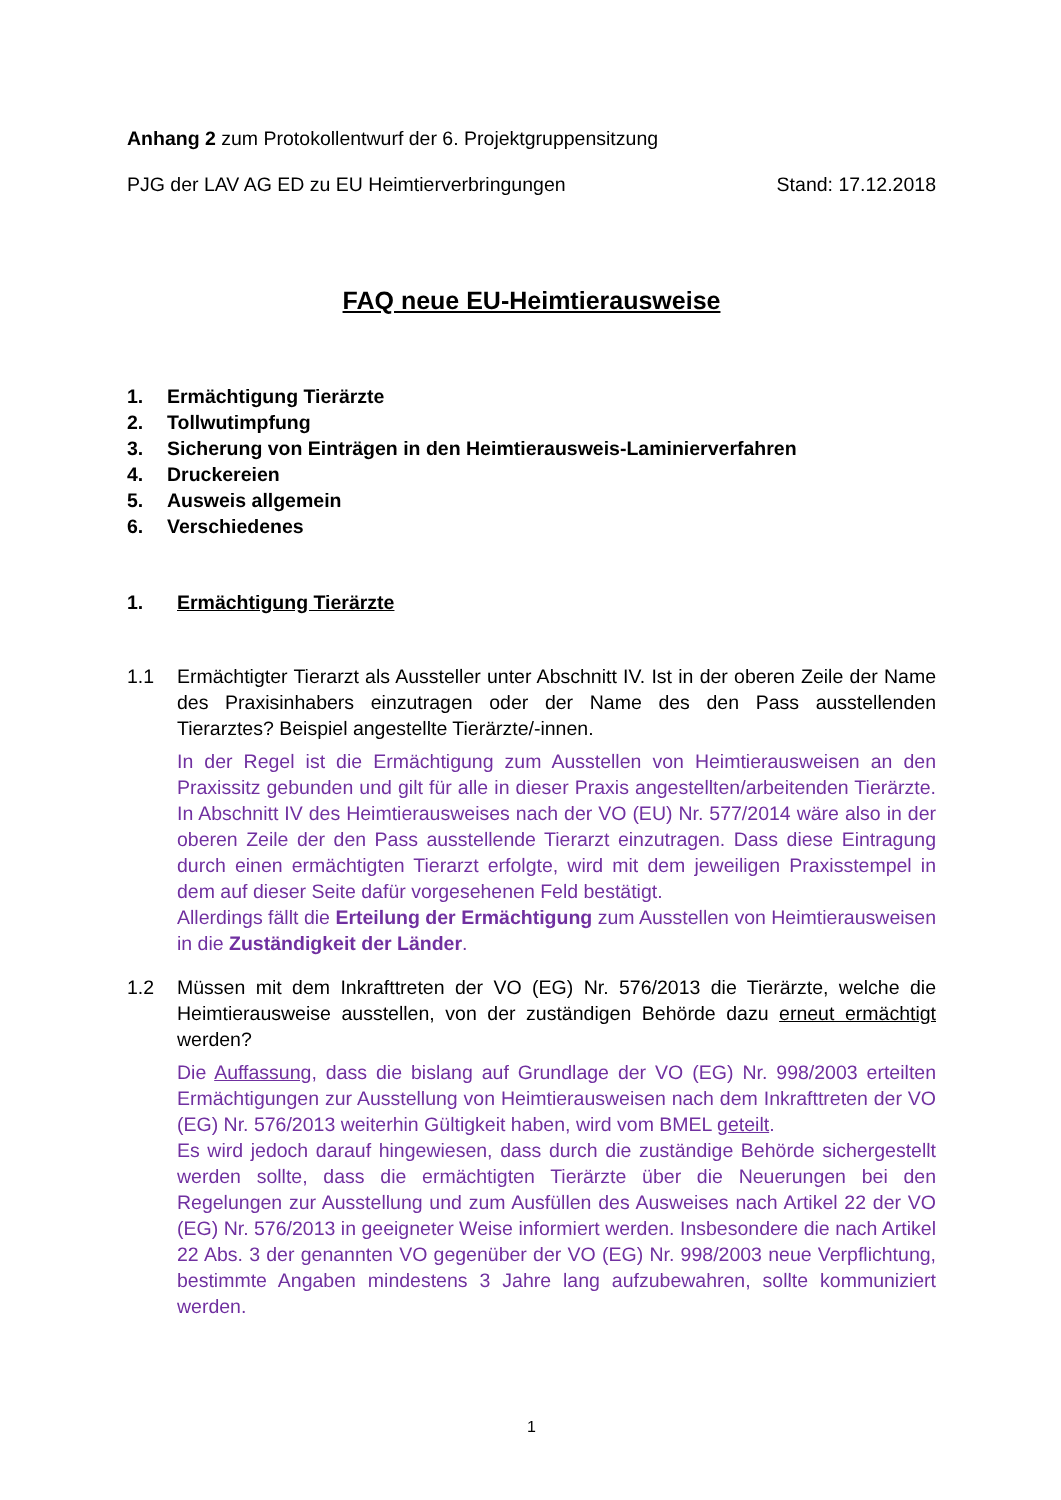Anhang 2 zum Protokollentwurf der 6. Projektgruppensitzung
PJG der LAV AG ED zu EU Heimtierverbringungen Stand: 17.12.2018
FAQ neue EU-Heimtierausweise
1. Ermächtigung Tierärzte
2. Tollwutimpfung
3. Sicherung von Einträgen in den Heimtierausweis-Laminierverfahren
4. Druckereien
5. Ausweis allgemein
6. Verschiedenes
1. Ermächtigung Tierärzte
1.1 Ermächtigter Tierarzt als Aussteller unter Abschnitt IV. Ist in der oberen Zeile der Name des Praxisinhabers einzutragen oder der Name des den Pass ausstellenden Tierarztes? Beispiel angestellte Tierärzte/-innen.
In der Regel ist die Ermächtigung zum Ausstellen von Heimtierausweisen an den Praxissitz gebunden und gilt für alle in dieser Praxis angestellten/arbeitenden Tierärzte. In Abschnitt IV des Heimtierausweises nach der VO (EU) Nr. 577/2014 wäre also in der oberen Zeile der den Pass ausstellende Tierarzt einzutragen. Dass diese Eintragung durch einen ermächtigten Tierarzt erfolgte, wird mit dem jeweiligen Praxisstempel in dem auf dieser Seite dafür vorgesehenen Feld bestätigt.
Allerdings fällt die Erteilung der Ermächtigung zum Ausstellen von Heimtierausweisen in die Zuständigkeit der Länder.
1.2 Müssen mit dem Inkrafttreten der VO (EG) Nr. 576/2013 die Tierärzte, welche die Heimtierausweise ausstellen, von der zuständigen Behörde dazu erneut ermächtigt werden?
Die Auffassung, dass die bislang auf Grundlage der VO (EG) Nr. 998/2003 erteilten Ermächtigungen zur Ausstellung von Heimtierausweisen nach dem Inkrafttreten der VO (EG) Nr. 576/2013 weiterhin Gültigkeit haben, wird vom BMEL geteilt.
Es wird jedoch darauf hingewiesen, dass durch die zuständige Behörde sichergestellt werden sollte, dass die ermächtigten Tierärzte über die Neuerungen bei den Regelungen zur Ausstellung und zum Ausfüllen des Ausweises nach Artikel 22 der VO (EG) Nr. 576/2013 in geeigneter Weise informiert werden. Insbesondere die nach Artikel 22 Abs. 3 der genannten VO gegenüber der VO (EG) Nr. 998/2003 neue Verpflichtung, bestimmte Angaben mindestens 3 Jahre lang aufzubewahren, sollte kommuniziert werden.
1